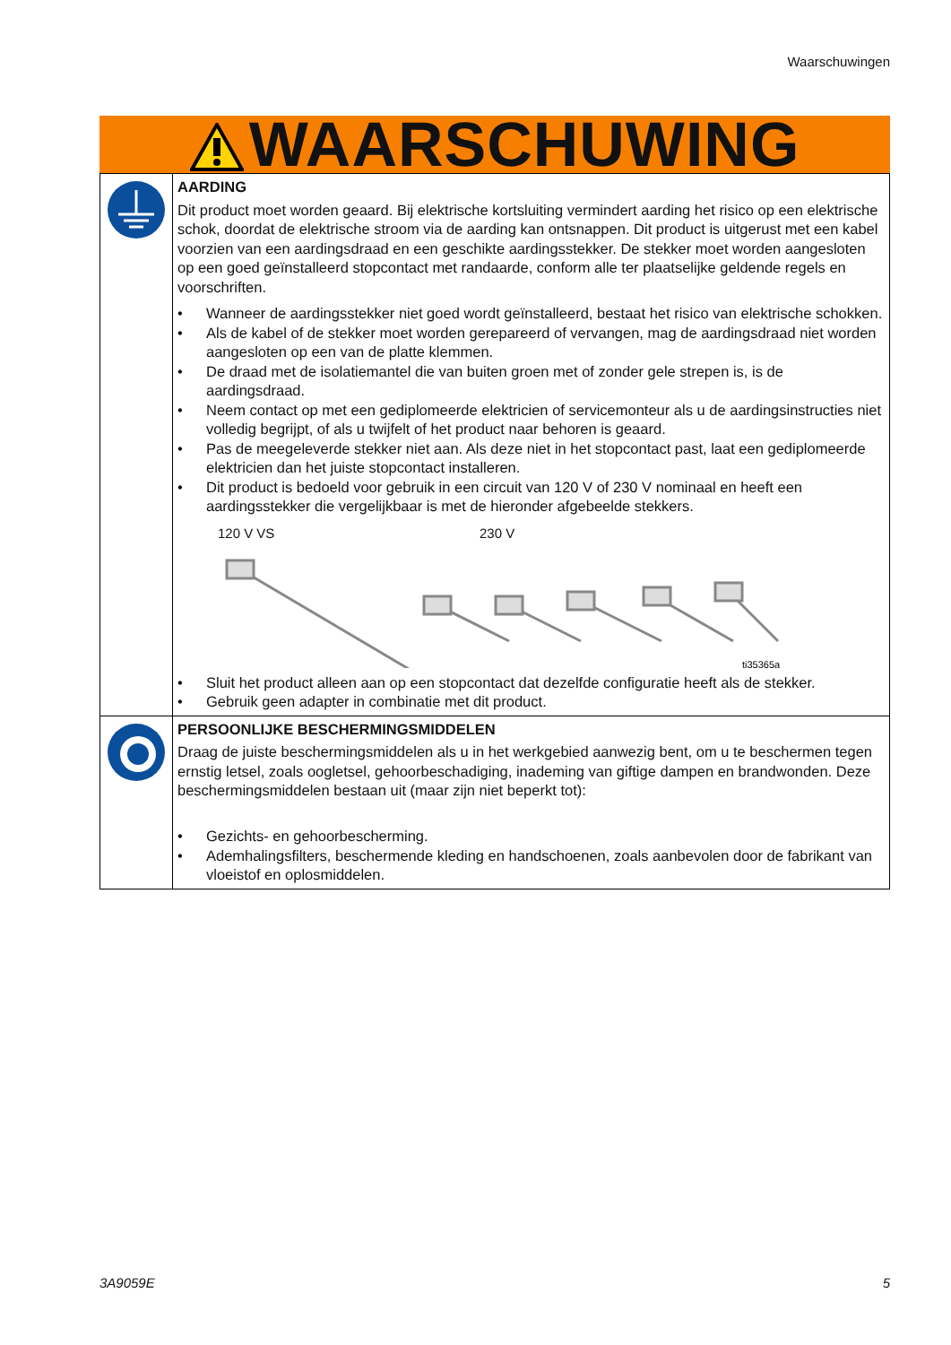Waarschuwingen
WAARSCHUWING
| | AARDING Dit product moet worden geaard. Bij elektrische kortsluiting vermindert aarding het risico op een elektrische schok, doordat de elektrische stroom via de aarding kan ontsnappen. Dit product is uitgerust met een kabel voorzien van een aardingsdraad en een geschikte aardingsstekker. De stekker moet worden aangesloten op een goed geïnstalleerd stopcontact met randaarde, conform alle ter plaatselijke geldende regels en voorschriften. • Wanneer de aardingsstekker niet goed wordt geïnstalleerd, bestaat het risico van elektrische schokken. • Als de kabel of de stekker moet worden gerepareerd of vervangen, mag de aardingsdraad niet worden aangesloten op een van de platte klemmen. • De draad met de isolatiemantel die van buiten groen met of zonder gele strepen is, is de aardingsdraad. • Neem contact op met een gediplomeerde elektricien of servicemonteur als u de aardingsinstructies niet volledig begrijpt, of als u twijfelt of het product naar behoren is geaard. • Pas de meegeleverde stekker niet aan. Als deze niet in het stopcontact past, laat een gediplomeerde elektricien dan het juiste stopcontact installeren. • Dit product is bedoeld voor gebruik in een circuit van 120 V of 230 V nominaal en heeft een aardingsstekker die vergelijkbaar is met de hieronder afgebeelde stekkers. 120 V VS 230 V ti35365a • Sluit het product alleen aan op een stopcontact dat dezelfde configuratie heeft als de stekker. • Gebruik geen adapter in combinatie met dit product. |
| | PERSOONLIJKE BESCHERMINGSMIDDELEN Draag de juiste beschermingsmiddelen als u in het werkgebied aanwezig bent, om u te beschermen tegen ernstig letsel, zoals oogletsel, gehoorbeschadiging, inademing van giftige dampen en brandwonden. Deze beschermingsmiddelen bestaan uit (maar zijn niet beperkt tot): • Gezichts- en gehoorbescherming. • Ademhalingsfilters, beschermende kleding en handschoenen, zoals aanbevolen door de fabrikant van vloeistof en oplosmiddelen. |
3A9059E 5